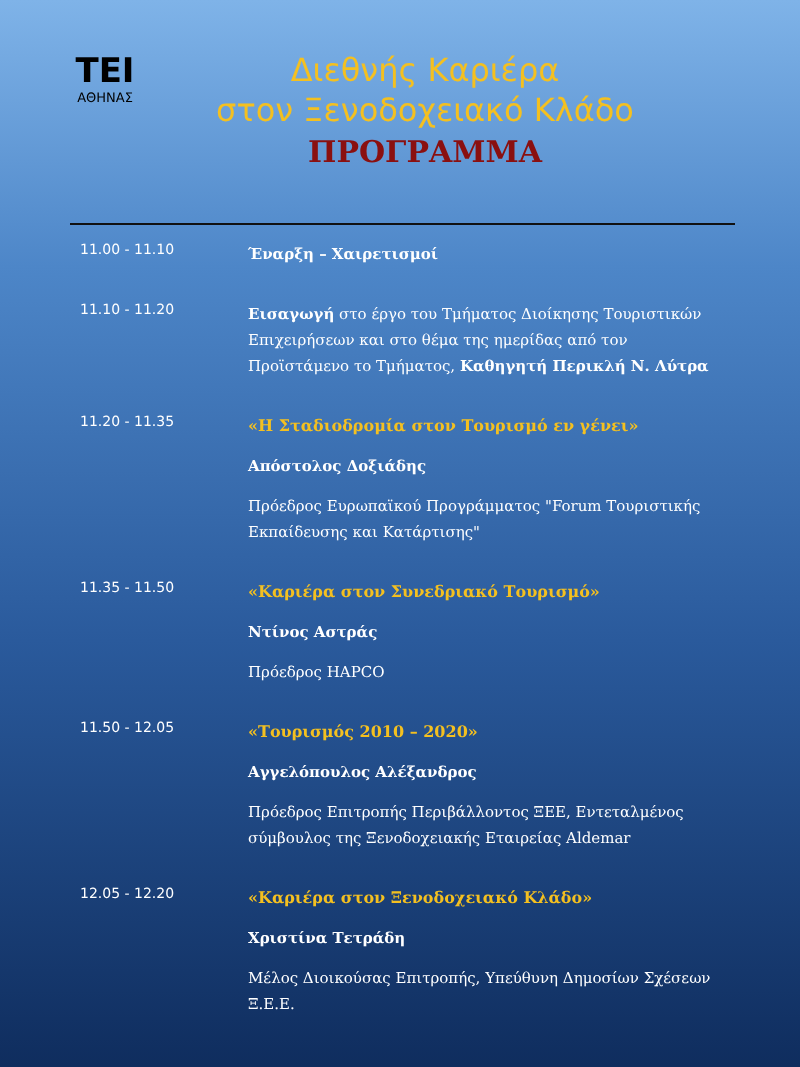ΤΕΙ
ΑΘΗΝΑΣ
Διεθνής Καριέρα
στον Ξενοδοχειακό Κλάδο
ΠΡΟΓΡΑΜΜΑ
| 11.00 - 11.10 | Έναρξη – Χαιρετισμοί |
| 11.10 - 11.20 | Εισαγωγή στο έργο του Τμήματος Διοίκησης Τουριστικών Επιχειρήσεων και στο θέμα της ημερίδας από τον Προϊστάμενο το Τμήματος, Καθηγητή Περικλή Ν. Λύτρα |
| 11.20 - 11.35 | «Η Σταδιοδρομία στον Τουρισμό εν γένει» Απόστολος Δοξιάδης Πρόεδρος Ευρωπαϊκού Προγράμματος "Forum Τουριστικής Εκπαίδευσης και Κατάρτισης" |
| 11.35 - 11.50 | «Καριέρα στον Συνεδριακό Τουρισμό» Ντίνος Αστράς Πρόεδρος HAPCO |
| 11.50 - 12.05 | «Τουρισμός 2010 – 2020» Αγγελόπουλος Αλέξανδρος Πρόεδρος Επιτροπής Περιβάλλοντος ΞΕΕ, Εντεταλμένος σύμβουλος της Ξενοδοχειακής Εταιρείας Aldemar |
| 12.05 - 12.20 | «Καριέρα στον Ξενοδοχειακό Κλάδο» Χριστίνα Τετράδη Μέλος Διοικούσας Επιτροπής, Υπεύθυνη Δημοσίων Σχέσεων Ξ.Ε.Ε. |